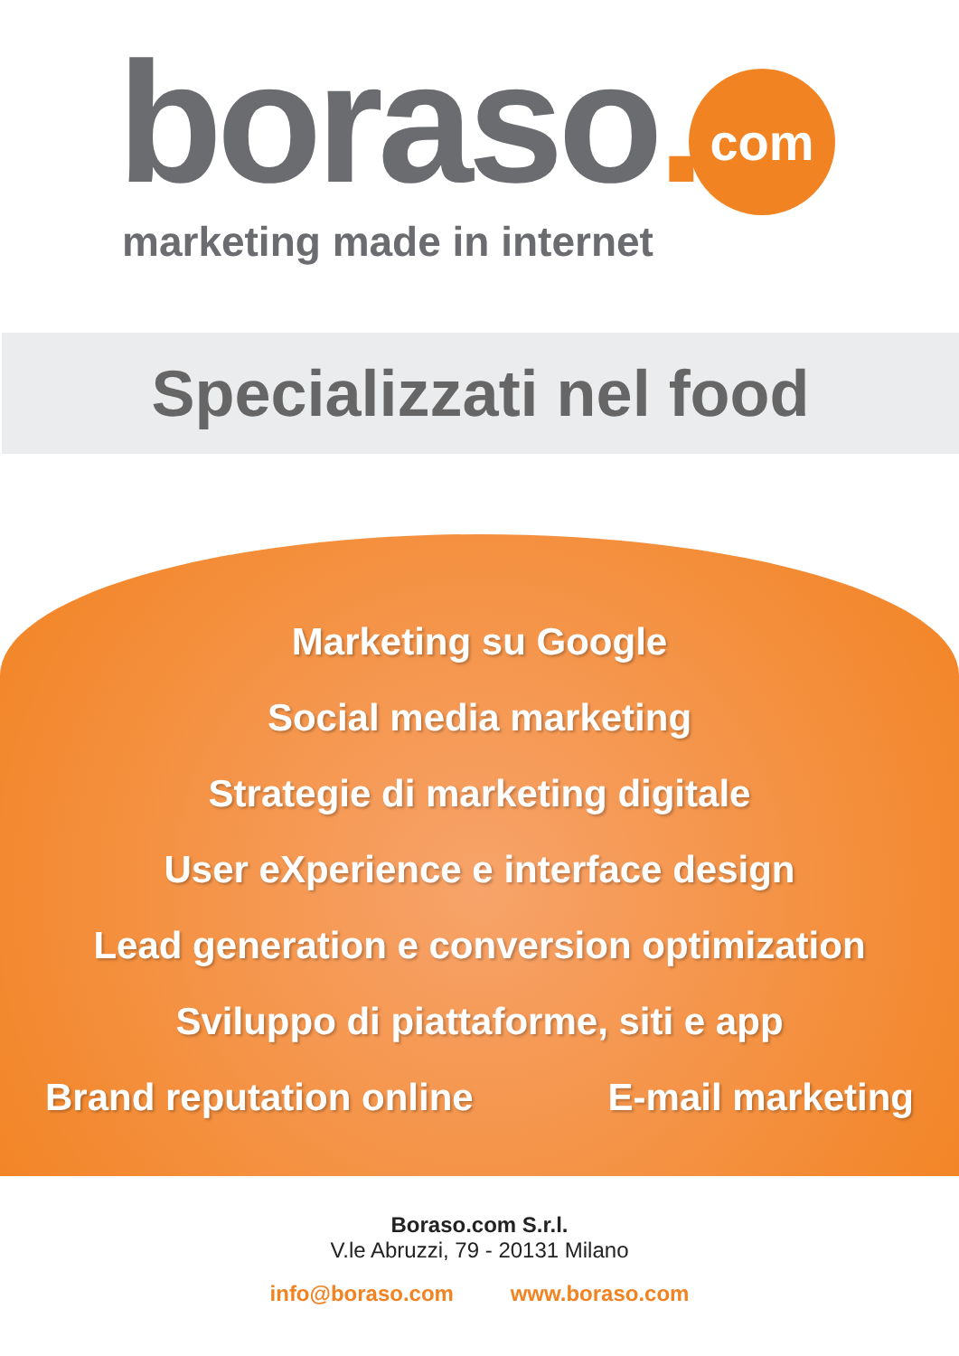boraso. com
marketing made in internet
Specializzati nel food
Marketing su Google
Social media marketing
Strategie di marketing digitale
User eXperience e interface design
Lead generation e conversion optimization
Sviluppo di piattaforme, siti e app
Brand reputation online E-mail marketing
Boraso.com S.r.l.
V.le Abruzzi, 79 - 20131 Milano
info@boraso.com www.boraso.com